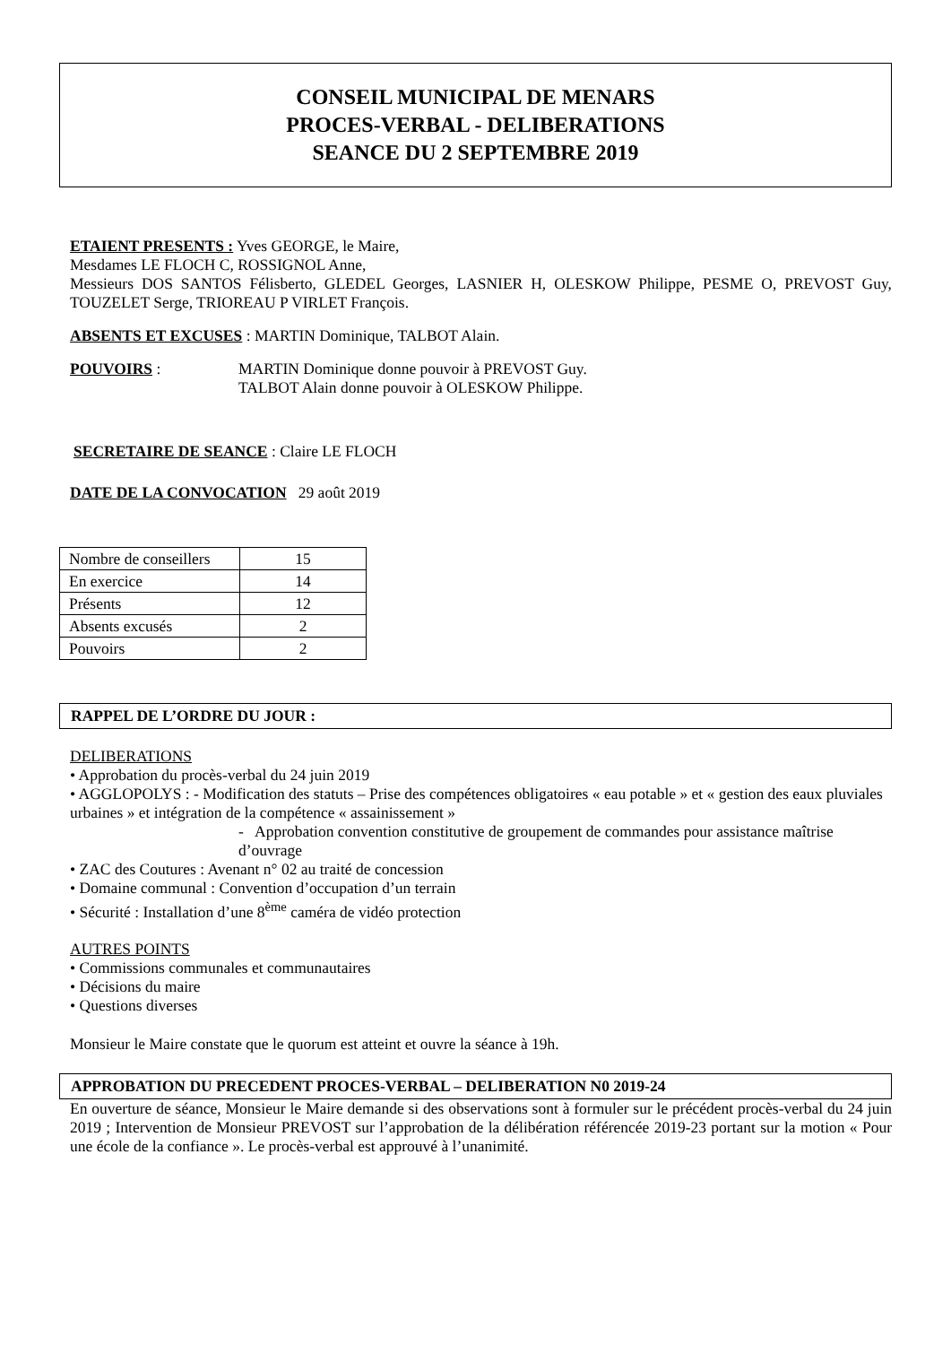CONSEIL MUNICIPAL DE MENARS
PROCES-VERBAL - DELIBERATIONS
SEANCE DU 2 SEPTEMBRE 2019
ETAIENT PRESENTS : Yves GEORGE, le Maire,
Mesdames LE FLOCH C, ROSSIGNOL Anne,
Messieurs DOS SANTOS Félisberto, GLEDEL Georges, LASNIER H, OLESKOW Philippe, PESME O, PREVOST Guy, TOUZELET Serge, TRIOREAU P VIRLET François.
ABSENTS ET EXCUSES : MARTIN Dominique, TALBOT Alain.
POUVOIRS : MARTIN Dominique donne pouvoir à PREVOST Guy.
TALBOT Alain donne pouvoir à OLESKOW Philippe.
SECRETAIRE DE SEANCE : Claire LE FLOCH
DATE DE LA CONVOCATION 29 août 2019
| Nombre de conseillers | 15 |
| En exercice | 14 |
| Présents | 12 |
| Absents excusés | 2 |
| Pouvoirs | 2 |
RAPPEL DE L’ORDRE DU JOUR :
DELIBERATIONS
• Approbation du procès-verbal du 24 juin 2019
• AGGLOPOLYS : - Modification des statuts – Prise des compétences obligatoires « eau potable » et « gestion des eaux pluviales urbaines » et intégration de la compétence « assainissement »
- Approbation convention constitutive de groupement de commandes pour assistance maîtrise d’ouvrage
• ZAC des Coutures : Avenant n° 02 au traité de concession
• Domaine communal : Convention d’occupation d’un terrain
• Sécurité : Installation d’une 8<sup>ème</sup> caméra de vidéo protection
AUTRES POINTS
• Commissions communales et communautaires
• Décisions du maire
• Questions diverses
Monsieur le Maire constate que le quorum est atteint et ouvre la séance à 19h.
APPROBATION DU PRECEDENT PROCES-VERBAL – DELIBERATION N0 2019-24
En ouverture de séance, Monsieur le Maire demande si des observations sont à formuler sur le précédent procès-verbal du 24 juin 2019 ; Intervention de Monsieur PREVOST sur l’approbation de la délibération référencée 2019-23 portant sur la motion « Pour une école de la confiance ». Le procès-verbal est approuvé à l’unanimité.